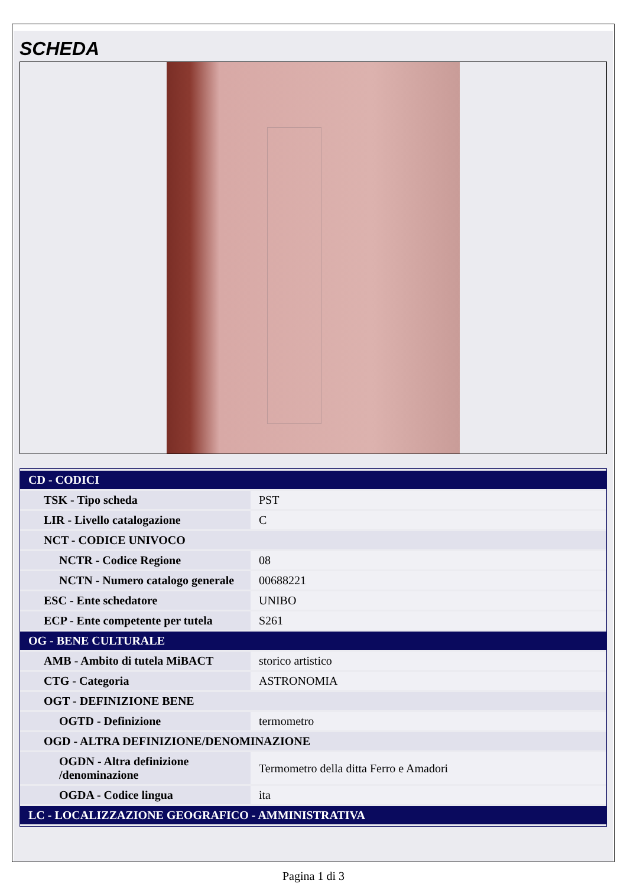SCHEDA
| CD - CODICI | |
| TSK - Tipo scheda | PST |
| LIR - Livello catalogazione | C |
| NCT - CODICE UNIVOCO | |
| NCTR - Codice Regione | 08 |
| NCTN - Numero catalogo generale | 00688221 |
| ESC - Ente schedatore | UNIBO |
| ECP - Ente competente per tutela | S261 |
| OG - BENE CULTURALE | |
| AMB - Ambito di tutela MiBACT | storico artistico |
| CTG - Categoria | ASTRONOMIA |
| OGT - DEFINIZIONE BENE | |
| OGTD - Definizione | termometro |
| OGD - ALTRA DEFINIZIONE/DENOMINAZIONE | |
| OGDN - Altra definizione /denominazione | Termometro della ditta Ferro e Amadori |
| OGDA - Codice lingua | ita |
| LC - LOCALIZZAZIONE GEOGRAFICO - AMMINISTRATIVA | |
Pagina 1 di 3